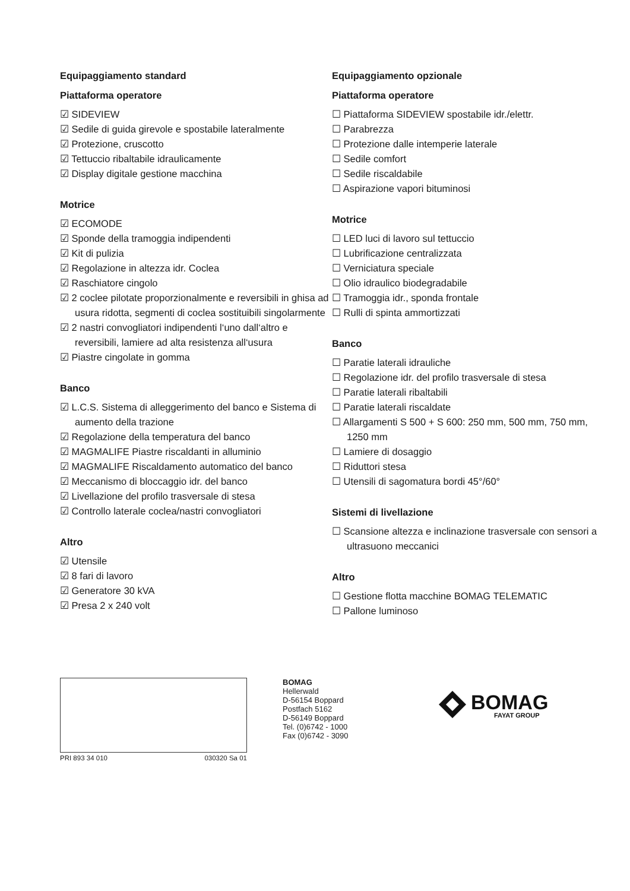Equipaggiamento standard
Piattaforma operatore
☑ SIDEVIEW
☑ Sedile di guida girevole e spostabile lateralmente
☑ Protezione, cruscotto
☑ Tettuccio ribaltabile idraulicamente
☑ Display digitale gestione macchina
Motrice
☑ ECOMODE
☑ Sponde della tramoggia indipendenti
☑ Kit di pulizia
☑ Regolazione in altezza idr. Coclea
☑ Raschiatore cingolo
☑ 2 coclee pilotate proporzionalmente e reversibili in ghisa ad usura ridotta, segmenti di coclea sostituibili singolarmente
☑ 2 nastri convogliatori indipendenti l‘uno dall‘altro e reversibili, lamiere ad alta resistenza all‘usura
☑ Piastre cingolate in gomma
Banco
☑ L.C.S. Sistema di alleggerimento del banco e Sistema di aumento della trazione
☑ Regolazione della temperatura del banco
☑ MAGMALIFE Piastre riscaldanti in alluminio
☑ MAGMALIFE Riscaldamento automatico del banco
☑ Meccanismo di bloccaggio idr. del banco
☑ Livellazione del profilo trasversale di stesa
☑ Controllo laterale coclea/nastri convogliatori
Altro
☑ Utensile
☑ 8 fari di lavoro
☑ Generatore 30 kVA
☑ Presa 2 x 240 volt
Equipaggiamento opzionale
Piattaforma operatore
☐ Piattaforma SIDEVIEW spostabile idr./elettr.
☐ Parabrezza
☐ Protezione dalle intemperie laterale
☐ Sedile comfort
☐ Sedile riscaldabile
☐ Aspirazione vapori bituminosi
Motrice
☐ LED luci di lavoro sul tettuccio
☐ Lubrificazione centralizzata
☐ Verniciatura speciale
☐ Olio idraulico biodegradabile
☐ Tramoggia idr., sponda frontale
☐ Rulli di spinta ammortizzati
Banco
☐ Paratie laterali idrauliche
☐ Regolazione idr. del profilo trasversale di stesa
☐ Paratie laterali ribaltabili
☐ Paratie laterali riscaldate
☐ Allargamenti S 500 + S 600: 250 mm, 500 mm, 750 mm, 1250 mm
☐ Lamiere di dosaggio
☐ Riduttori stesa
☐ Utensili di sagomatura bordi 45°/60°
Sistemi di livellazione
☐ Scansione altezza e inclinazione trasversale con sensori a ultrasuono meccanici
Altro
☐ Gestione flotta macchine BOMAG TELEMATIC
☐ Pallone luminoso
PRI 893 34 010 030320 Sa 01
BOMAG
Hellerwald
D-56154 Boppard
Postfach 5162
D-56149 Boppard
Tel. (0)6742 - 1000
Fax (0)6742 - 3090
BOMAG
FAYAT GROUP